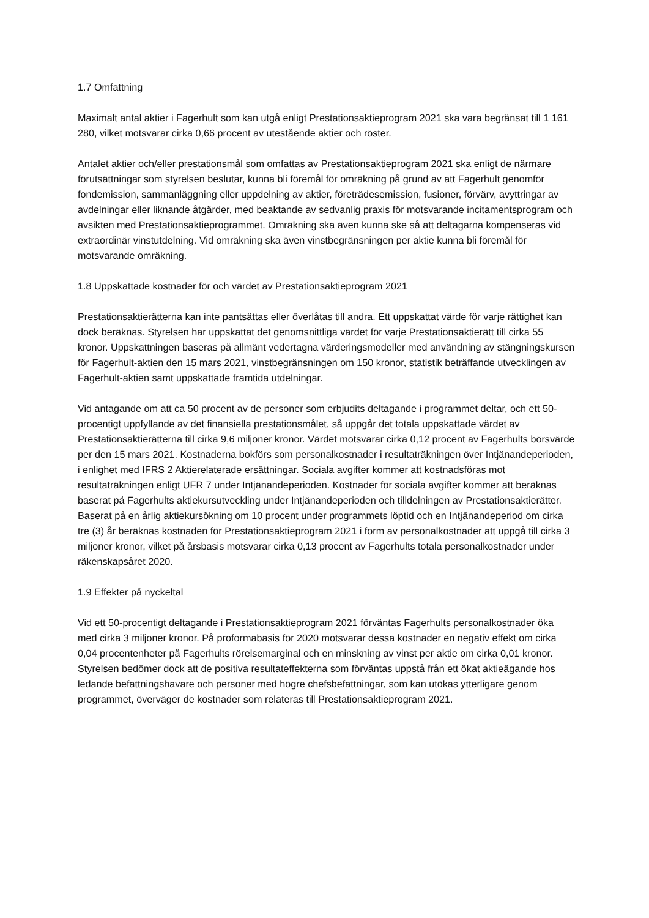1.7 Omfattning
Maximalt antal aktier i Fagerhult som kan utgå enligt Prestationsaktieprogram 2021 ska vara begränsat till 1 161 280, vilket motsvarar cirka 0,66 procent av utestående aktier och röster.
Antalet aktier och/eller prestationsmål som omfattas av Prestationsaktieprogram 2021 ska enligt de närmare förutsättningar som styrelsen beslutar, kunna bli föremål för omräkning på grund av att Fagerhult genomför fondemission, sammanläggning eller uppdelning av aktier, företrädesemission, fusioner, förvärv, avyttringar av avdelningar eller liknande åtgärder, med beaktande av sedvanlig praxis för motsvarande incitamentsprogram och avsikten med Prestationsaktieprogrammet. Omräkning ska även kunna ske så att deltagarna kompenseras vid extraordinär vinstutdelning. Vid omräkning ska även vinstbegränsningen per aktie kunna bli föremål för motsvarande omräkning.
1.8 Uppskattade kostnader för och värdet av Prestationsaktieprogram 2021
Prestationsaktierätterna kan inte pantsättas eller överlåtas till andra. Ett uppskattat värde för varje rättighet kan dock beräknas. Styrelsen har uppskattat det genomsnittliga värdet för varje Prestationsaktierätt till cirka 55 kronor. Uppskattningen baseras på allmänt vedertagna värderingsmodeller med användning av stängningskursen för Fagerhult-aktien den 15 mars 2021, vinstbegränsningen om 150 kronor, statistik beträffande utvecklingen av Fagerhult-aktien samt uppskattade framtida utdelningar.
Vid antagande om att ca 50 procent av de personer som erbjudits deltagande i programmet deltar, och ett 50-procentigt uppfyllande av det finansiella prestationsmålet, så uppgår det totala uppskattade värdet av Prestationsaktierätterna till cirka 9,6 miljoner kronor. Värdet motsvarar cirka 0,12 procent av Fagerhults börsvärde per den 15 mars 2021. Kostnaderna bokförs som personalkostnader i resultaträkningen över Intjänandeperioden, i enlighet med IFRS 2 Aktierelaterade ersättningar. Sociala avgifter kommer att kostnadsföras mot resultaträkningen enligt UFR 7 under Intjänandeperioden. Kostnader för sociala avgifter kommer att beräknas baserat på Fagerhults aktiekursutveckling under Intjänandeperioden och tilldelningen av Prestationsaktierätter. Baserat på en årlig aktiekursökning om 10 procent under programmets löptid och en Intjänandeperiod om cirka tre (3) år beräknas kostnaden för Prestationsaktieprogram 2021 i form av personalkostnader att uppgå till cirka 3 miljoner kronor, vilket på årsbasis motsvarar cirka 0,13 procent av Fagerhults totala personalkostnader under räkenskapsåret 2020.
1.9 Effekter på nyckeltal
Vid ett 50-procentigt deltagande i Prestationsaktieprogram 2021 förväntas Fagerhults personalkostnader öka med cirka 3 miljoner kronor. På proformabasis för 2020 motsvarar dessa kostnader en negativ effekt om cirka 0,04 procentenheter på Fagerhults rörelsemarginal och en minskning av vinst per aktie om cirka 0,01 kronor. Styrelsen bedömer dock att de positiva resultateffekterna som förväntas uppstå från ett ökat aktieägande hos ledande befattningshavare och personer med högre chefsbefattningar, som kan utökas ytterligare genom programmet, överväger de kostnader som relateras till Prestationsaktieprogram 2021.